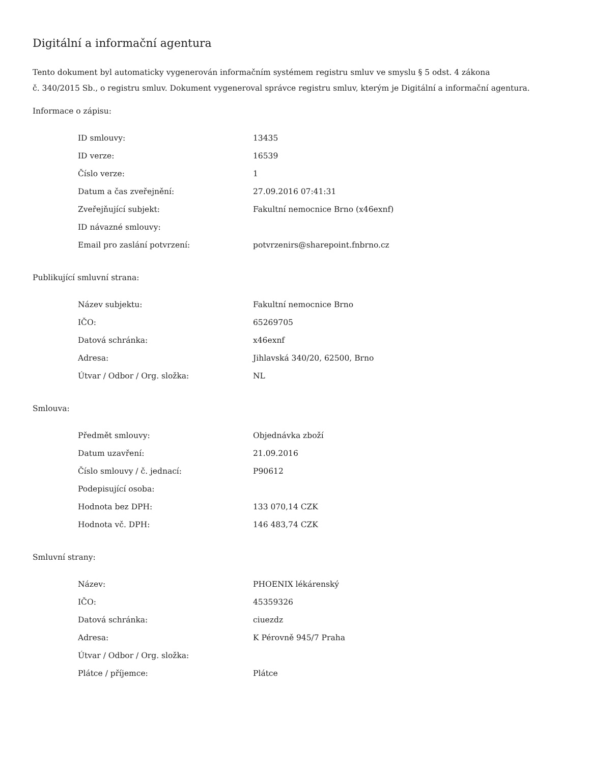Digitální a informační agentura
Tento dokument byl automaticky vygenerován informačním systémem registru smluv ve smyslu § 5 odst. 4 zákona
č. 340/2015 Sb., o registru smluv. Dokument vygeneroval správce registru smluv, kterým je Digitální a informační agentura.
Informace o zápisu:
| ID smlouvy: | 13435 |
| ID verze: | 16539 |
| Číslo verze: | 1 |
| Datum a čas zveřejnění: | 27.09.2016 07:41:31 |
| Zveřejňující subjekt: | Fakultní nemocnice Brno (x46exnf) |
| ID návazné smlouvy: | |
| Email pro zaslání potvrzení: | potvrzenirs@sharepoint.fnbrno.cz |
Publikující smluvní strana:
| Název subjektu: | Fakultní nemocnice Brno |
| IČO: | 65269705 |
| Datová schránka: | x46exnf |
| Adresa: | Jihlavská 340/20, 62500, Brno |
| Útvar / Odbor / Org. složka: | NL |
Smlouva:
| Předmět smlouvy: | Objednávka zboží |
| Datum uzavření: | 21.09.2016 |
| Číslo smlouvy / č. jednací: | P90612 |
| Podepisující osoba: | |
| Hodnota bez DPH: | 133 070,14 CZK |
| Hodnota vč. DPH: | 146 483,74 CZK |
Smluvní strany:
| Název: | PHOENIX lékárenský |
| IČO: | 45359326 |
| Datová schránka: | ciuezdz |
| Adresa: | K Pérovně 945/7 Praha |
| Útvar / Odbor / Org. složka: | |
| Plátce / příjemce: | Plátce |